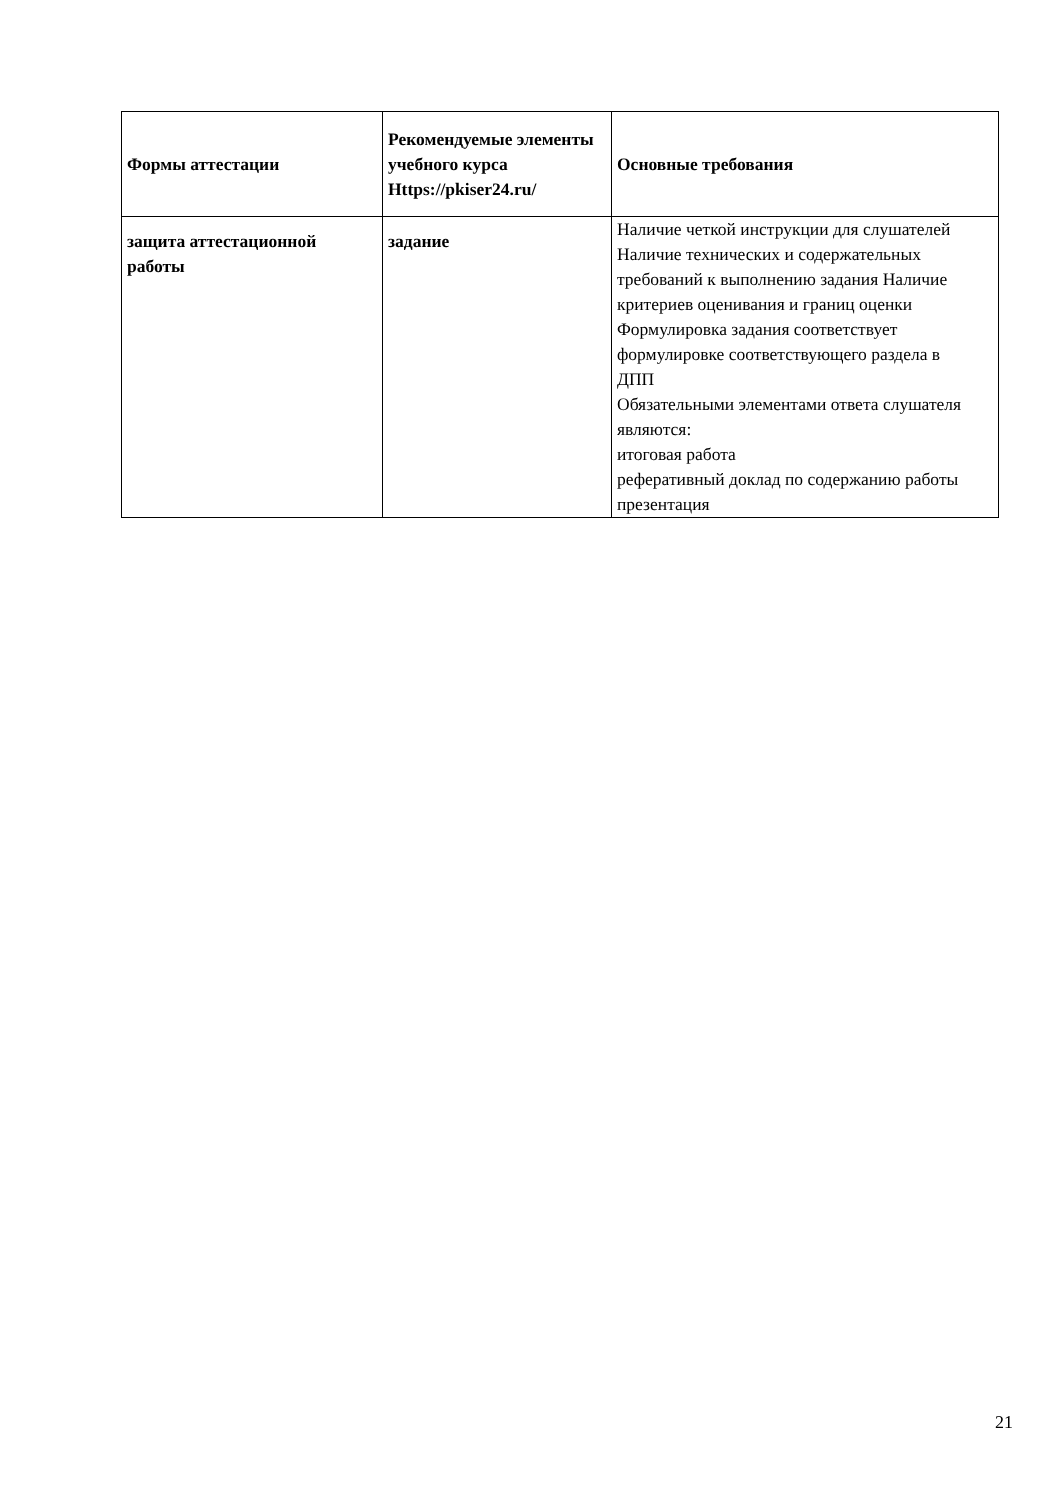| Формы аттестации | Рекомендуемые элементы учебного курса Https://pkiser24.ru/ | Основные требования |
| --- | --- | --- |
| защита аттестационной работы | задание | Наличие четкой инструкции для слушателей Наличие технических и содержательных требований к выполнению задания Наличие критериев оценивания и границ оценки Формулировка задания соответствует формулировке соответствующего раздела в ДПП Обязательными элементами ответа слушателя являются: итоговая работа реферативный доклад по содержанию работы презентация |
21